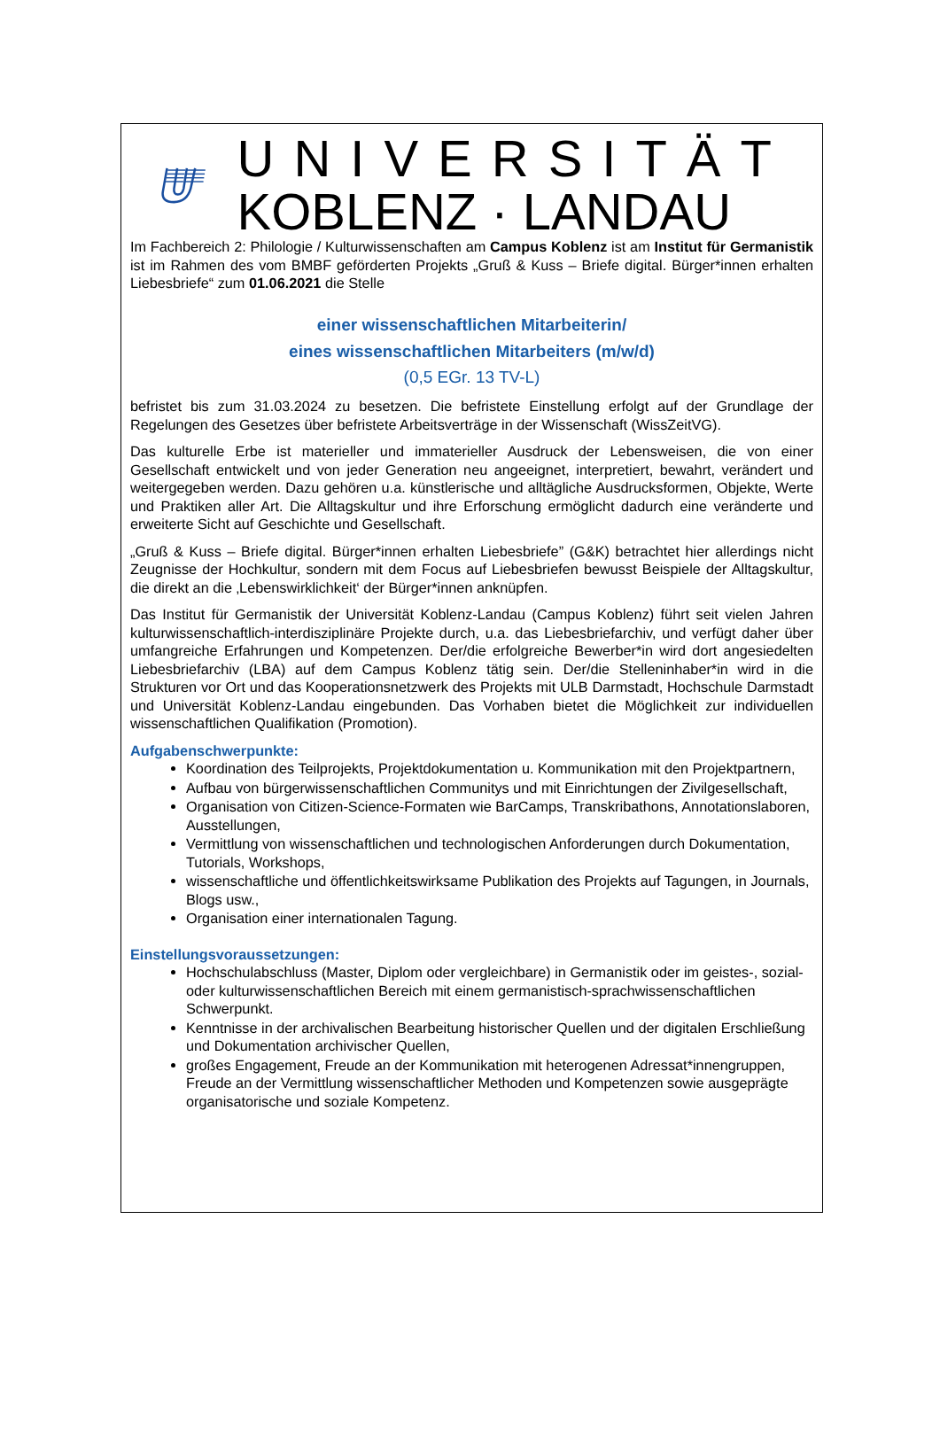UNIVERSITÄT
KOBLENZ · LANDAU
Im Fachbereich 2: Philologie / Kulturwissenschaften am Campus Koblenz ist am Institut für Germanistik ist im Rahmen des vom BMBF geförderten Projekts „Gruß & Kuss – Briefe digital. Bürger*innen erhalten Liebesbriefe“ zum 01.06.2021 die Stelle
einer wissenschaftlichen Mitarbeiterin/
eines wissenschaftlichen Mitarbeiters (m/w/d)
(0,5 EGr. 13 TV-L)
befristet bis zum 31.03.2024 zu besetzen. Die befristete Einstellung erfolgt auf der Grundlage der Regelungen des Gesetzes über befristete Arbeitsverträge in der Wissenschaft (WissZeitVG).
Das kulturelle Erbe ist materieller und immaterieller Ausdruck der Lebensweisen, die von einer Gesellschaft entwickelt und von jeder Generation neu angeeignet, interpretiert, bewahrt, verändert und weitergegeben werden. Dazu gehören u.a. künstlerische und alltägliche Ausdrucksformen, Objekte, Werte und Praktiken aller Art. Die Alltagskultur und ihre Erforschung ermöglicht dadurch eine veränderte und erweiterte Sicht auf Geschichte und Gesellschaft.
„Gruß & Kuss – Briefe digital. Bürger*innen erhalten Liebesbriefe” (G&K) betrachtet hier allerdings nicht Zeugnisse der Hochkultur, sondern mit dem Focus auf Liebesbriefen bewusst Beispiele der Alltagskultur, die direkt an die ‚Lebenswirklichkeit‘ der Bürger*innen anknüpfen.
Das Institut für Germanistik der Universität Koblenz-Landau (Campus Koblenz) führt seit vielen Jahren kulturwissenschaftlich-interdisziplinäre Projekte durch, u.a. das Liebesbriefarchiv, und verfügt daher über umfangreiche Erfahrungen und Kompetenzen. Der/die erfolgreiche Bewerber*in wird dort angesiedelten Liebesbriefarchiv (LBA) auf dem Campus Koblenz tätig sein. Der/die Stelleninhaber*in wird in die Strukturen vor Ort und das Kooperationsnetzwerk des Projekts mit ULB Darmstadt, Hochschule Darmstadt und Universität Koblenz-Landau eingebunden. Das Vorhaben bietet die Möglichkeit zur individuellen wissenschaftlichen Qualifikation (Promotion).
Aufgabenschwerpunkte:
Koordination des Teilprojekts, Projektdokumentation u. Kommunikation mit den Projektpartnern,
Aufbau von bürgerwissenschaftlichen Communitys und mit Einrichtungen der Zivilgesellschaft,
Organisation von Citizen-Science-Formaten wie BarCamps, Transkribathons, Annotationslaboren, Ausstellungen,
Vermittlung von wissenschaftlichen und technologischen Anforderungen durch Dokumentation, Tutorials, Workshops,
wissenschaftliche und öffentlichkeitswirksame Publikation des Projekts auf Tagungen, in Journals, Blogs usw.,
Organisation einer internationalen Tagung.
Einstellungsvoraussetzungen:
Hochschulabschluss (Master, Diplom oder vergleichbare) in Germanistik oder im geistes-, sozial- oder kulturwissenschaftlichen Bereich mit einem germanistisch-sprachwissenschaftlichen Schwerpunkt.
Kenntnisse in der archivalischen Bearbeitung historischer Quellen und der digitalen Erschließung und Dokumentation archivischer Quellen,
großes Engagement, Freude an der Kommunikation mit heterogenen Adressat*innengruppen, Freude an der Vermittlung wissenschaftlicher Methoden und Kompetenzen sowie ausgeprägte organisatorische und soziale Kompetenz.